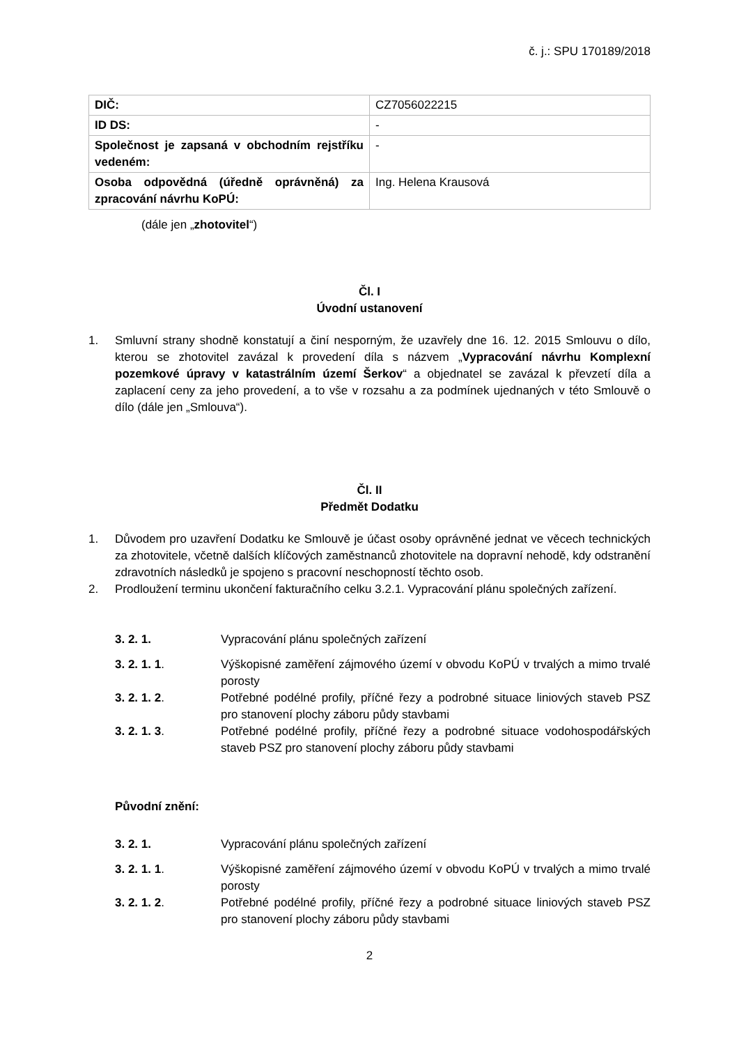č. j.: SPU 170189/2018
| DIČ: | CZ7056022215 |
| ID DS: | - |
| Společnost je zapsaná v obchodním rejstříku vedeném: | - |
| Osoba odpovědná (úředně oprávněná) za zpracování návrhu KoPÚ: | Ing. Helena Krausová |
(dále jen „zhotovitel“)
Čl. I
Úvodní ustanovení
1. Smluvní strany shodně konstatují a činí nesporným, že uzavřely dne 16. 12. 2015 Smlouvu o dílo, kterou se zhotovitel zavázal k provedení díla s názvem „Vypracování návrhu Komplexní pozemkové úpravy v katastrálním území Šerkov“ a objednatel se zavázal k převzetí díla a zaplacení ceny za jeho provedení, a to vše v rozsahu a za podmínek ujednaných v této Smlouvě o dílo (dále jen „Smlouva“).
Čl. II
Předmět Dodatku
1. Důvodem pro uzavření Dodatku ke Smlouvě je účast osoby oprávněné jednat ve věcech technických za zhotovitele, včetně dalších klíčových zaměstnanců zhotovitele na dopravní nehodě, kdy odstranění zdravotních následků je spojeno s pracovní neschopností těchto osob.
2. Prodloužení terminu ukončení fakturačního celku 3.2.1. Vypracování plánu společných zařízení.
3. 2. 1. Vypracování plánu společných zařízení
3. 2. 1. 1. Výškopisné zaměření zájmového území v obvodu KoPÚ v trvalých a mimo trvalé porosty
3. 2. 1. 2. Potřebné podélné profily, příčné řezy a podrobné situace liniových staveb PSZ pro stanovení plochy záboru půdy stavbami
3. 2. 1. 3. Potřebné podélné profily, příčné řezy a podrobné situace vodohospodářských staveb PSZ pro stanovení plochy záboru půdy stavbami
Původní znění:
3. 2. 1. Vypracování plánu společných zařízení
3. 2. 1. 1. Výškopisné zaměření zájmového území v obvodu KoPÚ v trvalých a mimo trvalé porosty
3. 2. 1. 2. Potřebné podélné profily, příčné řezy a podrobné situace liniových staveb PSZ pro stanovení plochy záboru půdy stavbami
2